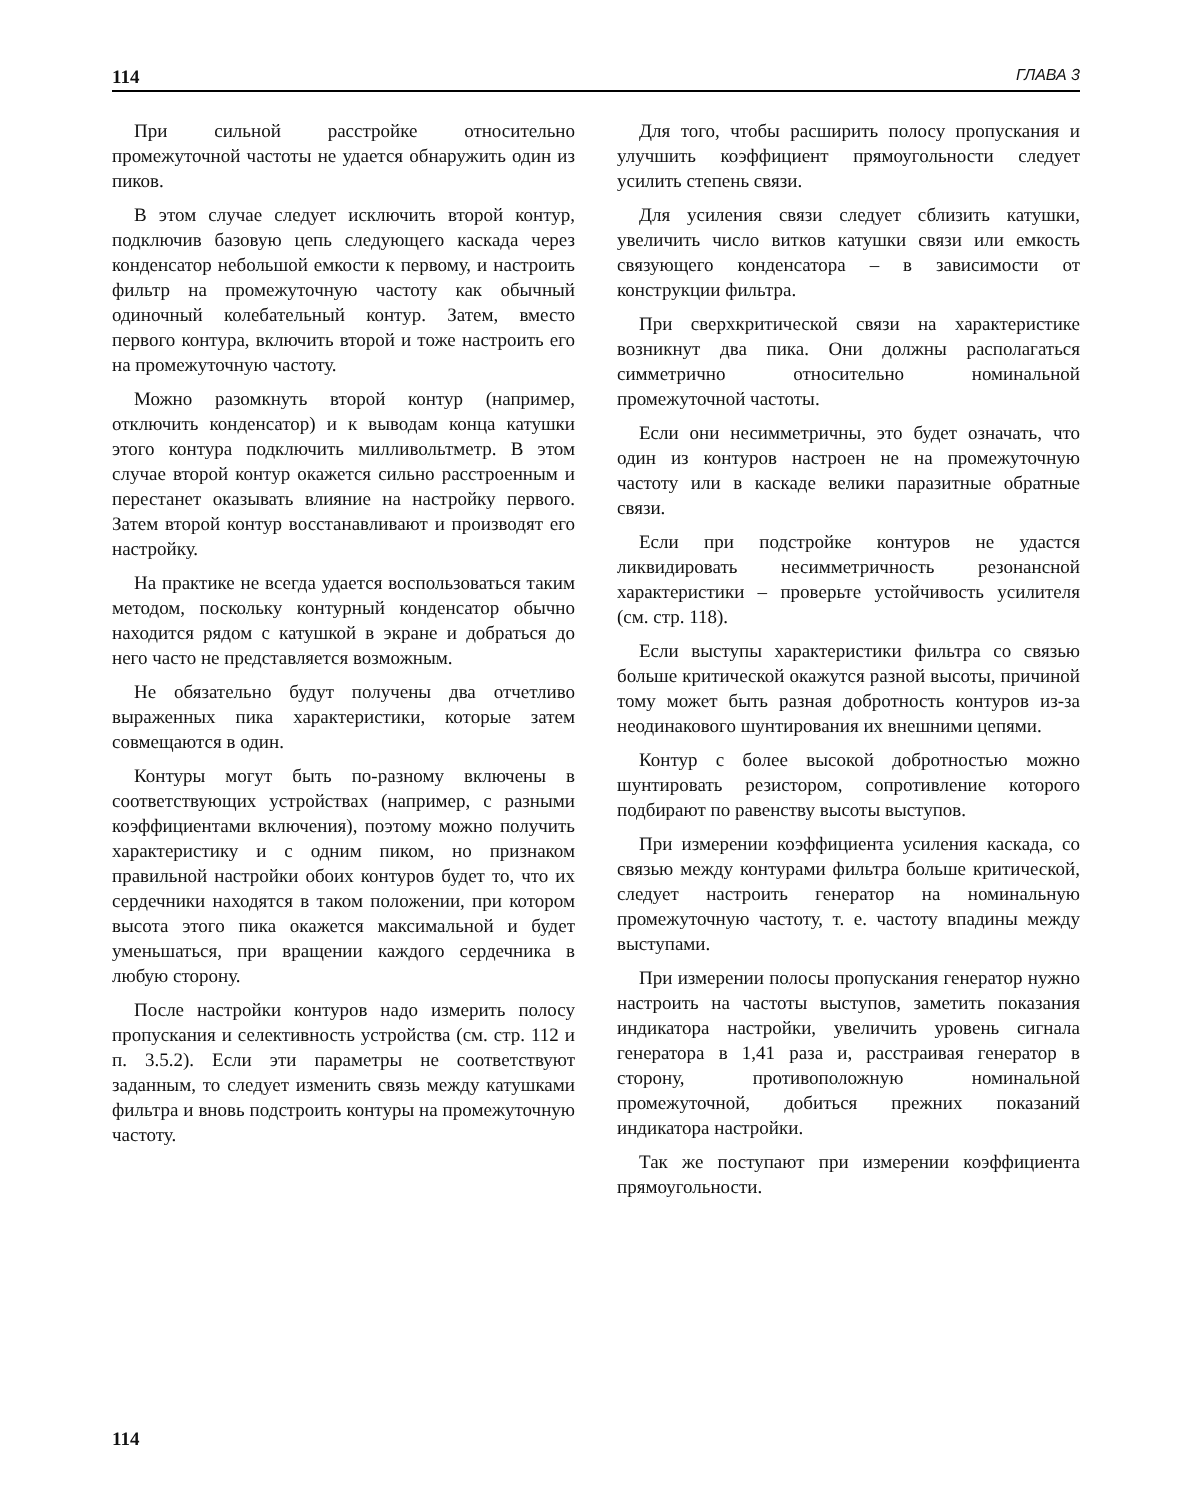114 ГЛАВА 3
При сильной расстройке относительно промежуточной частоты не удается обнаружить один из пиков.
В этом случае следует исключить второй контур, подключив базовую цепь следующего каскада через конденсатор небольшой емкости к первому, и настроить фильтр на промежуточную частоту как обычный одиночный колебательный контур. Затем, вместо первого контура, включить второй и тоже настроить его на промежуточную частоту.
Можно разомкнуть второй контур (например, отключить конденсатор) и к выводам конца катушки этого контура подключить милливольтметр. В этом случае второй контур окажется сильно расстроенным и перестанет оказывать влияние на настройку первого. Затем второй контур восстанавливают и производят его настройку.
На практике не всегда удается воспользоваться таким методом, поскольку контурный конденсатор обычно находится рядом с катушкой в экране и добраться до него часто не представляется возможным.
Не обязательно будут получены два отчетливо выраженных пика характеристики, которые затем совмещаются в один.
Контуры могут быть по-разному включены в соответствующих устройствах (например, с разными коэффициентами включения), поэтому можно получить характеристику и с одним пиком, но признаком правильной настройки обоих контуров будет то, что их сердечники находятся в таком положении, при котором высота этого пика окажется максимальной и будет уменьшаться, при вращении каждого сердечника в любую сторону.
После настройки контуров надо измерить полосу пропускания и селективность устройства (см. стр. 112 и п. 3.5.2). Если эти параметры не соответствуют заданным, то следует изменить связь между катушками фильтра и вновь подстроить контуры на промежуточную частоту.
Для того, чтобы расширить полосу пропускания и улучшить коэффициент прямоугольности следует усилить степень связи.
Для усиления связи следует сблизить катушки, увеличить число витков катушки связи или емкость связующего конденсатора – в зависимости от конструкции фильтра.
При сверхкритической связи на характеристике возникнут два пика. Они должны располагаться симметрично относительно номинальной промежуточной частоты.
Если они несимметричны, это будет означать, что один из контуров настроен не на промежуточную частоту или в каскаде велики паразитные обратные связи.
Если при подстройке контуров не удастся ликвидировать несимметричность резонансной характеристики – проверьте устойчивость усилителя (см. стр. 118).
Если выступы характеристики фильтра со связью больше критической окажутся разной высоты, причиной тому может быть разная добротность контуров из-за неодинакового шунтирования их внешними цепями.
Контур с более высокой добротностью можно шунтировать резистором, сопротивление которого подбирают по равенству высоты выступов.
При измерении коэффициента усиления каскада, со связью между контурами фильтра больше критической, следует настроить генератор на номинальную промежуточную частоту, т. е. частоту впадины между выступами.
При измерении полосы пропускания генератор нужно настроить на частоты выступов, заметить показания индикатора настройки, увеличить уровень сигнала генератора в 1,41 раза и, расстраивая генератор в сторону, противоположную номинальной промежуточной, добиться прежних показаний индикатора настройки.
Так же поступают при измерении коэффициента прямоугольности.
114